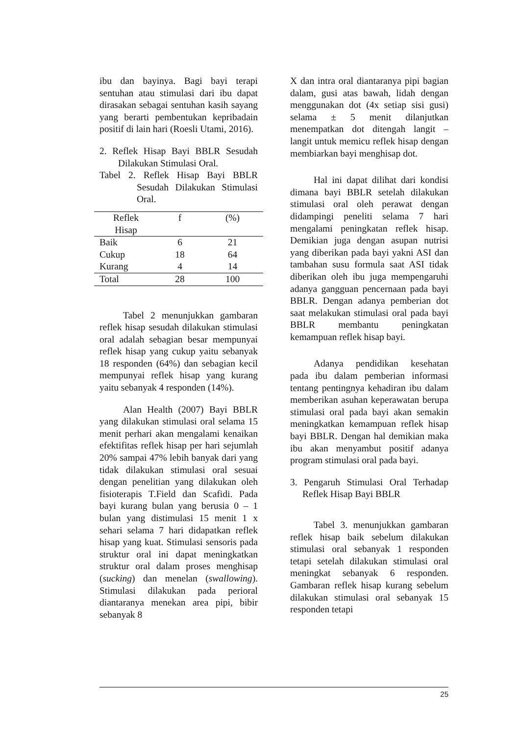ibu dan bayinya. Bagi bayi terapi sentuhan atau stimulasi dari ibu dapat dirasakan sebagai sentuhan kasih sayang yang berarti pembentukan kepribadain positif di lain hari (Roesli Utami, 2016).
2. Reflek Hisap Bayi BBLR Sesudah Dilakukan Stimulasi Oral.
Tabel 2. Reflek Hisap Bayi BBLR Sesudah Dilakukan Stimulasi Oral.
| Reflek Hisap | f | (%) |
| --- | --- | --- |
| Baik | 6 | 21 |
| Cukup | 18 | 64 |
| Kurang | 4 | 14 |
| Total | 28 | 100 |
Tabel 2 menunjukkan gambaran reflek hisap sesudah dilakukan stimulasi oral adalah sebagian besar mempunyai reflek hisap yang cukup yaitu sebanyak 18 responden (64%) dan sebagian kecil mempunyai reflek hisap yang kurang yaitu sebanyak 4 responden (14%).
Alan Health (2007) Bayi BBLR yang dilakukan stimulasi oral selama 15 menit perhari akan mengalami kenaikan efektifitas reflek hisap per hari sejumlah 20% sampai 47% lebih banyak dari yang tidak dilakukan stimulasi oral sesuai dengan penelitian yang dilakukan oleh fisioterapis T.Field dan Scafidi. Pada bayi kurang bulan yang berusia 0 – 1 bulan yang distimulasi 15 menit 1 x sehari selama 7 hari didapatkan reflek hisap yang kuat. Stimulasi sensoris pada struktur oral ini dapat meningkatkan struktur oral dalam proses menghisap (sucking) dan menelan (swallowing). Stimulasi dilakukan pada perioral diantaranya menekan area pipi, bibir sebanyak 8
X dan intra oral diantaranya pipi bagian dalam, gusi atas bawah, lidah dengan menggunakan dot (4x setiap sisi gusi) selama ± 5 menit dilanjutkan menempatkan dot ditengah langit – langit untuk memicu reflek hisap dengan membiarkan bayi menghisap dot.
Hal ini dapat dilihat dari kondisi dimana bayi BBLR setelah dilakukan stimulasi oral oleh perawat dengan didampingi peneliti selama 7 hari mengalami peningkatan reflek hisap. Demikian juga dengan asupan nutrisi yang diberikan pada bayi yakni ASI dan tambahan susu formula saat ASI tidak diberikan oleh ibu juga mempengaruhi adanya gangguan pencernaan pada bayi BBLR. Dengan adanya pemberian dot saat melakukan stimulasi oral pada bayi BBLR membantu peningkatan kemampuan reflek hisap bayi.
Adanya pendidikan kesehatan pada ibu dalam pemberian informasi tentang pentingnya kehadiran ibu dalam memberikan asuhan keperawatan berupa stimulasi oral pada bayi akan semakin meningkatkan kemampuan reflek hisap bayi BBLR. Dengan hal demikian maka ibu akan menyambut positif adanya program stimulasi oral pada bayi.
3. Pengaruh Stimulasi Oral Terhadap Reflek Hisap Bayi BBLR
Tabel 3. menunjukkan gambaran reflek hisap baik sebelum dilakukan stimulasi oral sebanyak 1 responden tetapi setelah dilakukan stimulasi oral meningkat sebanyak 6 responden. Gambaran reflek hisap kurang sebelum dilakukan stimulasi oral sebanyak 15 responden tetapi
25